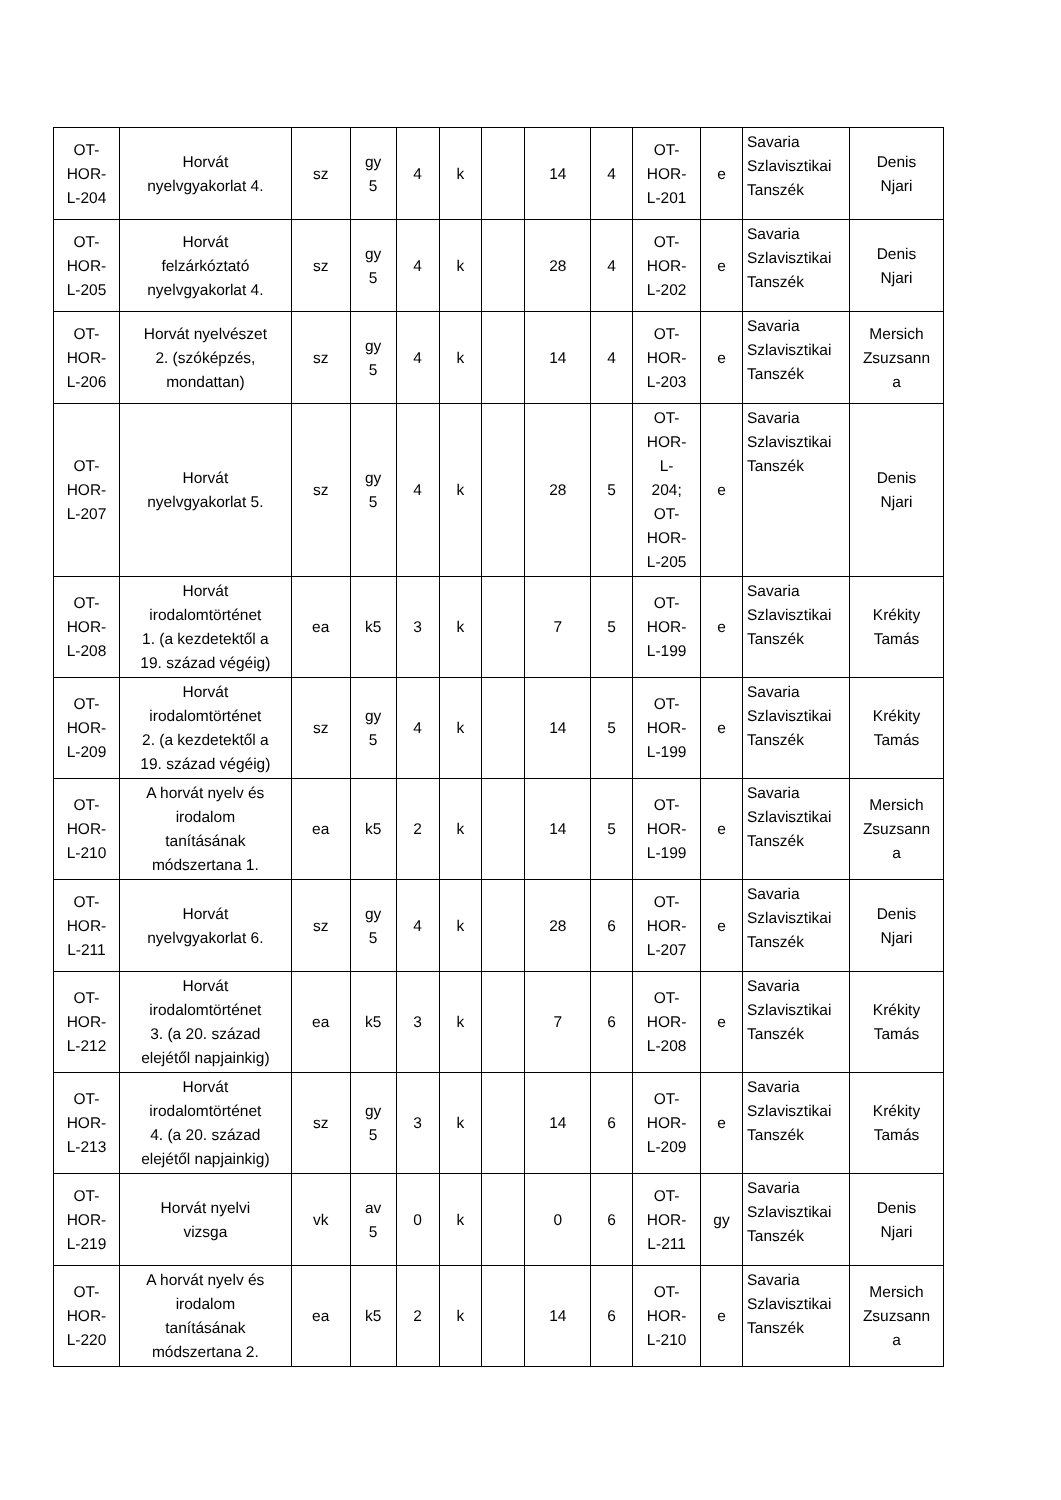| OT- HOR- L-204 | Horvát nyelvgyakorlat 4. | sz | gy 5 | 4 | k | | 14 | 4 | OT- HOR- L-201 | e | Savaria Szlavisztikai Tanszék | Denis Njari |
| OT- HOR- L-205 | Horvát felzárkóztató nyelvgyakorlat 4. | sz | gy 5 | 4 | k | | 28 | 4 | OT- HOR- L-202 | e | Savaria Szlavisztikai Tanszék | Denis Njari |
| OT- HOR- L-206 | Horvát nyelvészet 2. (szóképzés, mondattan) | sz | gy 5 | 4 | k | | 14 | 4 | OT- HOR- L-203 | e | Savaria Szlavisztikai Tanszék | Mersich Zsuzsann a |
| OT- HOR- L-207 | Horvát nyelvgyakorlat 5. | sz | gy 5 | 4 | k | | 28 | 5 | OT- HOR- L- 204; OT- HOR- L-205 | e | Savaria Szlavisztikai Tanszék | Denis Njari |
| OT- HOR- L-208 | Horvát irodalomtörténet 1. (a kezdetektől a 19. század végéig) | ea | k5 | 3 | k | | 7 | 5 | OT- HOR- L-199 | e | Savaria Szlavisztikai Tanszék | Krékity Tamás |
| OT- HOR- L-209 | Horvát irodalomtörténet 2. (a kezdetektől a 19. század végéig) | sz | gy 5 | 4 | k | | 14 | 5 | OT- HOR- L-199 | e | Savaria Szlavisztikai Tanszék | Krékity Tamás |
| OT- HOR- L-210 | A horvát nyelv és irodalom tanításának módszertana 1. | ea | k5 | 2 | k | | 14 | 5 | OT- HOR- L-199 | e | Savaria Szlavisztikai Tanszék | Mersich Zsuzsann a |
| OT- HOR- L-211 | Horvát nyelvgyakorlat 6. | sz | gy 5 | 4 | k | | 28 | 6 | OT- HOR- L-207 | e | Savaria Szlavisztikai Tanszék | Denis Njari |
| OT- HOR- L-212 | Horvát irodalomtörténet 3. (a 20. század elejétől napjainkig) | ea | k5 | 3 | k | | 7 | 6 | OT- HOR- L-208 | e | Savaria Szlavisztikai Tanszék | Krékity Tamás |
| OT- HOR- L-213 | Horvát irodalomtörténet 4. (a 20. század elejétől napjainkig) | sz | gy 5 | 3 | k | | 14 | 6 | OT- HOR- L-209 | e | Savaria Szlavisztikai Tanszék | Krékity Tamás |
| OT- HOR- L-219 | Horvát nyelvi vizsga | vk | av 5 | 0 | k | | 0 | 6 | OT- HOR- L-211 | gy | Savaria Szlavisztikai Tanszék | Denis Njari |
| OT- HOR- L-220 | A horvát nyelv és irodalom tanításának módszertana 2. | ea | k5 | 2 | k | | 14 | 6 | OT- HOR- L-210 | e | Savaria Szlavisztikai Tanszék | Mersich Zsuzsann a |